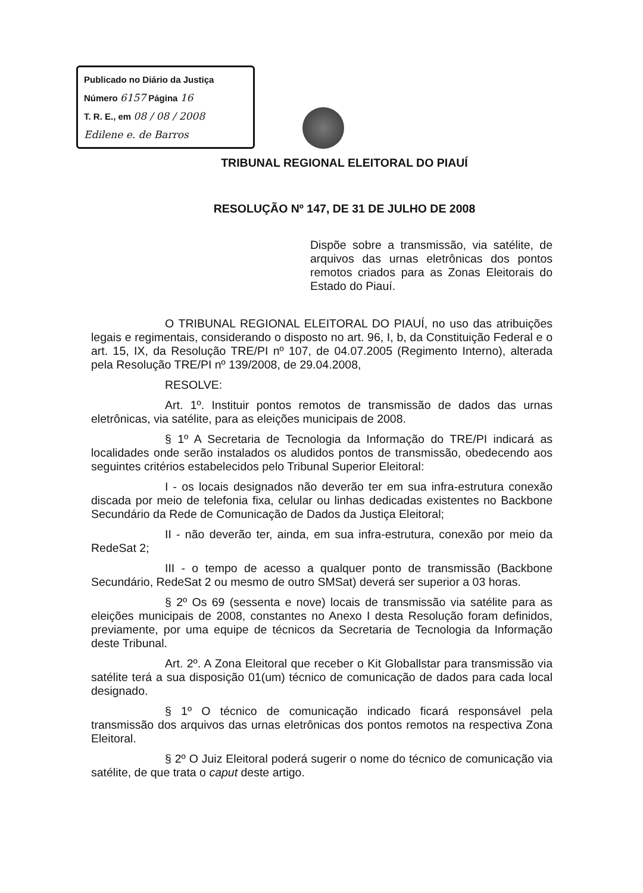Publicado no Diário da Justiça
Número 6157 Página 16
T. R. E., em 08 / 08 / 2008
Edilene e. de Barros
TRIBUNAL REGIONAL ELEITORAL DO PIAUÍ
RESOLUÇÃO Nº 147, DE 31 DE JULHO DE 2008
Dispõe sobre a transmissão, via satélite, de arquivos das urnas eletrônicas dos pontos remotos criados para as Zonas Eleitorais do Estado do Piauí.
O TRIBUNAL REGIONAL ELEITORAL DO PIAUÍ, no uso das atribuições legais e regimentais, considerando o disposto no art. 96, I, b, da Constituição Federal e o art. 15, IX, da Resolução TRE/PI nº 107, de 04.07.2005 (Regimento Interno), alterada pela Resolução TRE/PI nº 139/2008, de 29.04.2008,
RESOLVE:
Art. 1º. Instituir pontos remotos de transmissão de dados das urnas eletrônicas, via satélite, para as eleições municipais de 2008.
§ 1º A Secretaria de Tecnologia da Informação do TRE/PI indicará as localidades onde serão instalados os aludidos pontos de transmissão, obedecendo aos seguintes critérios estabelecidos pelo Tribunal Superior Eleitoral:
I - os locais designados não deverão ter em sua infra-estrutura conexão discada por meio de telefonia fixa, celular ou linhas dedicadas existentes no Backbone Secundário da Rede de Comunicação de Dados da Justiça Eleitoral;
II - não deverão ter, ainda, em sua infra-estrutura, conexão por meio da RedeSat 2;
III - o tempo de acesso a qualquer ponto de transmissão (Backbone Secundário, RedeSat 2 ou mesmo de outro SMSat) deverá ser superior a 03 horas.
§ 2º Os 69 (sessenta e nove) locais de transmissão via satélite para as eleições municipais de 2008, constantes no Anexo I desta Resolução foram definidos, previamente, por uma equipe de técnicos da Secretaria de Tecnologia da Informação deste Tribunal.
Art. 2º. A Zona Eleitoral que receber o Kit Globallstar para transmissão via satélite terá a sua disposição 01(um) técnico de comunicação de dados para cada local designado.
§ 1º O técnico de comunicação indicado ficará responsável pela transmissão dos arquivos das urnas eletrônicas dos pontos remotos na respectiva Zona Eleitoral.
§ 2º O Juiz Eleitoral poderá sugerir o nome do técnico de comunicação via satélite, de que trata o caput deste artigo.